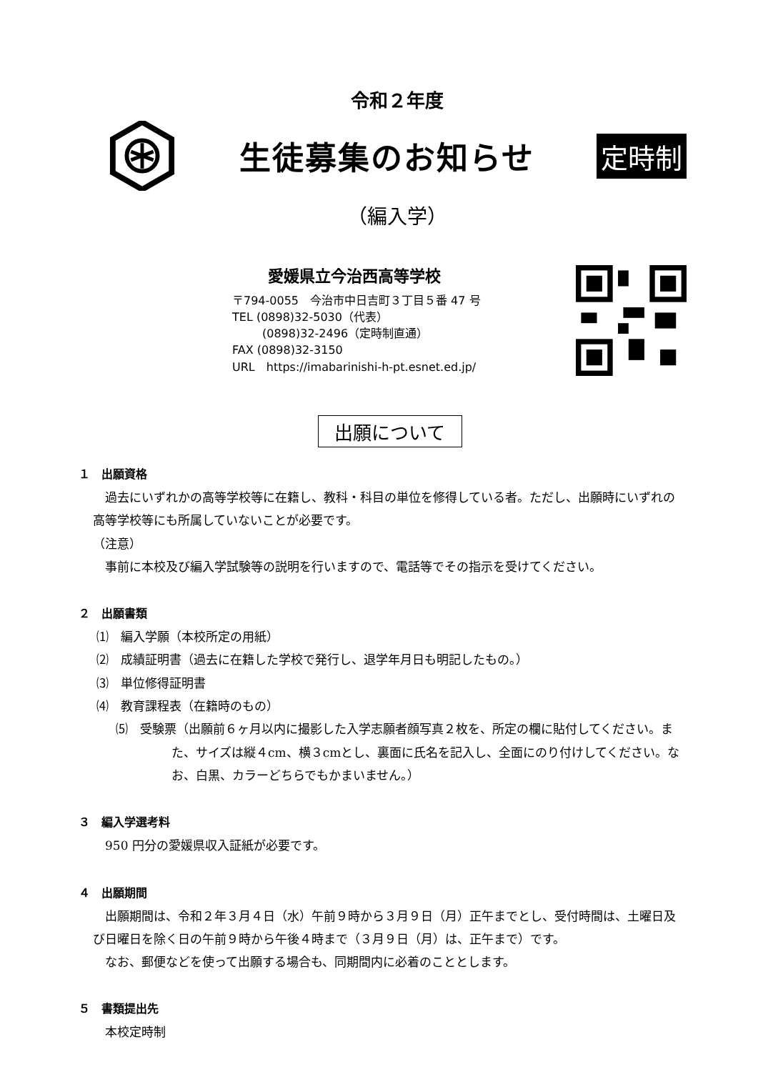令和２年度
生徒募集のお知らせ
定時制
（編入学）
愛媛県立今治西高等学校
〒794-0055　今治市中日吉町３丁目５番 47 号
TEL (0898)32-5030（代表）
(0898)32-2496（定時制直通）
FAX (0898)32-3150
URL　https://imabarinishi-h-pt.esnet.ed.jp/
出願について
１　出願資格
過去にいずれかの高等学校等に在籍し、教科・科目の単位を修得している者。ただし、出願時にいずれの高等学校等にも所属していないことが必要です。
（注意）
事前に本校及び編入学試験等の説明を行いますので、電話等でその指示を受けてください。
２　出願書類
⑴　編入学願（本校所定の用紙）
⑵　成績証明書（過去に在籍した学校で発行し、退学年月日も明記したもの。）
⑶　単位修得証明書
⑷　教育課程表（在籍時のもの）
⑸　受験票（出願前６ヶ月以内に撮影した入学志願者顔写真２枚を、所定の欄に貼付してください。また、サイズは縦４cm、横３cmとし、裏面に氏名を記入し、全面にのり付けしてください。なお、白黒、カラーどちらでもかまいません。）
３　編入学選考料
950 円分の愛媛県収入証紙が必要です。
４　出願期間
出願期間は、令和２年３月４日（水）午前９時から３月９日（月）正午までとし、受付時間は、土曜日及び日曜日を除く日の午前９時から午後４時まで（３月９日（月）は、正午まで）です。
なお、郵便などを使って出願する場合も、同期間内に必着のこととします。
５　書類提出先
本校定時制